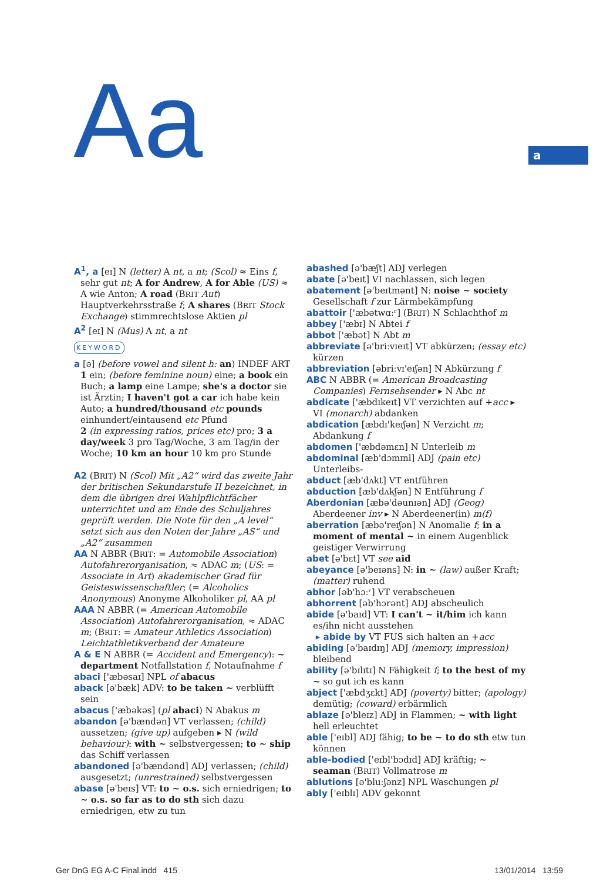Aa a
A<sup>1</sup>, a [eɪ] N (letter) A nt, a nt; (Scol) ≈ Eins f, sehr gut nt; A for Andrew, A for Able (US) ≈ A wie Anton; A road (BRIT Aut) Hauptverkehrsstraße f; A shares (BRIT Stock Exchange) stimmrechtslose Aktien pl
A<sup>2</sup> [eɪ] N (Mus) A nt, a nt
KEYWORD
a [ə] (before vowel and silent h: an) INDEF ART 1 ein; (before feminine noun) eine; a book ein Buch; a lamp eine Lampe; she's a doctor sie ist Ärztin; I haven't got a car ich habe kein Auto; a hundred/thousand etc pounds einhundert/eintausend etc Pfund
2 (in expressing ratios, prices etc) pro; 3 a day/week 3 pro Tag/Woche, 3 am Tag/in der Woche; 10 km an hour 10 km pro Stunde
A2 (BRIT) N (Scol) Mit „A2“ wird das zweite Jahr der britischen Sekundarstufe II bezeichnet, in dem die übrigen drei Wahlpflichtfächer unterrichtet und am Ende des Schuljahres geprüft werden. Die Note für den „A level“ setzt sich aus den Noten der Jahre „AS“ und „A2“ zusammen
AA N ABBR (BRIT: = Automobile Association) Autofahrerorganisation, ≈ ADAC m; (US: = Associate in Art) akademischer Grad für Geisteswissenschaftler; (= Alcoholics Anonymous) Anonyme Alkoholiker pl, AA pl
AAA N ABBR (= American Automobile Association) Autofahrerorganisation, ≈ ADAC m; (BRIT: = Amateur Athletics Association) Leichtathletikverband der Amateure
A & E N ABBR (= Accident and Emergency): ~ department Notfallstation f, Notaufnahme f
abaci ['æbəsaɪ] NPL of abacus
aback [ə'bæk] ADV: to be taken ~ verblüfft sein
abacus ['æbəkəs] (pl abaci) N Abakus m
abandon [ə'bændən] VT verlassen; (child) aussetzen; (give up) aufgeben ▸ N (wild behaviour): with ~ selbstvergessen; to ~ ship das Schiff verlassen
abandoned [ə'bændənd] ADJ verlassen; (child) ausgesetzt; (unrestrained) selbstvergessen
abase [ə'beɪs] VT: to ~ o.s. sich erniedrigen; to ~ o.s. so far as to do sth sich dazu erniedrigen, etw zu tun
abashed [ə'bæʃt] ADJ verlegen
abate [ə'beɪt] VI nachlassen, sich legen
abatement [ə'beɪtmənt] N: noise ~ society Gesellschaft f zur Lärmbekämpfung
abattoir ['æbətwɑːʳ] (BRIT) N Schlachthof m
abbey ['æbɪ] N Abtei f
abbot ['æbət] N Abt m
abbreviate [ə'briːvɪeɪt] VT abkürzen; (essay etc) kürzen
abbreviation [əbriːvɪ'eɪʃən] N Abkürzung f
ABC N ABBR (= American Broadcasting Companies) Fernsehsender ▸ N Abc nt
abdicate ['æbdɪkeɪt] VT verzichten auf +acc ▸ VI (monarch) abdanken
abdication [æbdɪ'keɪʃən] N Verzicht m; Abdankung f
abdomen ['æbdəmɛn] N Unterleib m
abdominal [æb'dɔmɪnl] ADJ (pain etc) Unterleibs-
abduct [æb'dʌkt] VT entführen
abduction [æb'dʌkʃən] N Entführung f
Aberdonian [æbə'dəunɪən] ADJ (Geog) Aberdeener inv ▸ N Aberdeener(in) m(f)
aberration [æbə'reɪʃən] N Anomalie f; in a moment of mental ~ in einem Augenblick geistiger Verwirrung
abet [ə'bɛt] VT see aid
abeyance [ə'beɪəns] N: in ~ (law) außer Kraft; (matter) ruhend
abhor [əb'hɔːʳ] VT verabscheuen
abhorrent [əb'hɔrənt] ADJ abscheulich
abide [ə'baɪd] VT: I can't ~ it/him ich kann es/ihn nicht ausstehen
▸ abide by VT FUS sich halten an +acc
abiding [ə'baɪdɪŋ] ADJ (memory, impression) bleibend
ability [ə'bɪlɪtɪ] N Fähigkeit f; to the best of my ~ so gut ich es kann
abject ['æbdʒɛkt] ADJ (poverty) bitter; (apology) demütig; (coward) erbärmlich
ablaze [ə'bleɪz] ADJ in Flammen; ~ with light hell erleuchtet
able ['eɪbl] ADJ fähig; to be ~ to do sth etw tun können
able-bodied ['eɪbl'bɔdɪd] ADJ kräftig; ~ seaman (BRIT) Vollmatrose m
ablutions [ə'bluːʃənz] NPL Waschungen pl
ably ['eɪblɪ] ADV gekonnt
Ger DnG EG A-C Final.indd 415 13/01/2014 13:59